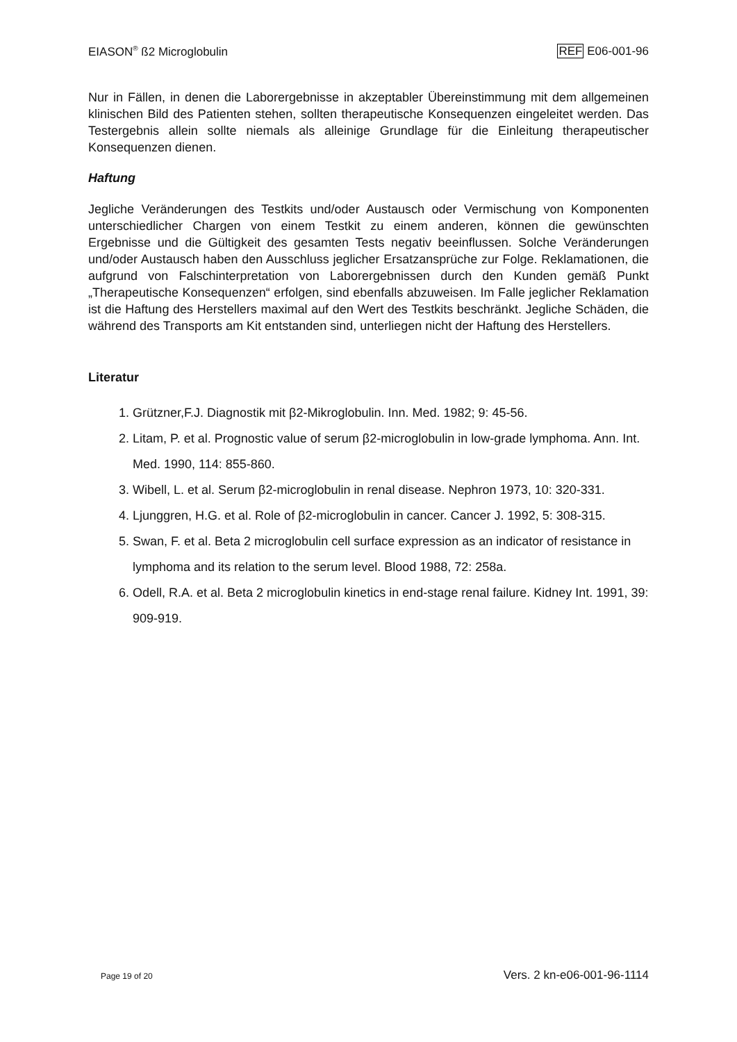EIASON<sup>®</sup> ß2 Microglobulin REF E06-001-96
Nur in Fällen, in denen die Laborergebnisse in akzeptabler Übereinstimmung mit dem allgemeinen klinischen Bild des Patienten stehen, sollten therapeutische Konsequenzen eingeleitet werden. Das Testergebnis allein sollte niemals als alleinige Grundlage für die Einleitung therapeutischer Konsequenzen dienen.
Haftung
Jegliche Veränderungen des Testkits und/oder Austausch oder Vermischung von Komponenten unterschiedlicher Chargen von einem Testkit zu einem anderen, können die gewünschten Ergebnisse und die Gültigkeit des gesamten Tests negativ beeinflussen. Solche Veränderungen und/oder Austausch haben den Ausschluss jeglicher Ersatzansprüche zur Folge. Reklamationen, die aufgrund von Falschinterpretation von Laborergebnissen durch den Kunden gemäß Punkt „Therapeutische Konsequenzen“ erfolgen, sind ebenfalls abzuweisen. Im Falle jeglicher Reklamation ist die Haftung des Herstellers maximal auf den Wert des Testkits beschränkt. Jegliche Schäden, die während des Transports am Kit entstanden sind, unterliegen nicht der Haftung des Herstellers.
Literatur
1. Grützner,F.J. Diagnostik mit β2-Mikroglobulin. Inn. Med. 1982; 9: 45-56.
2. Litam, P. et al. Prognostic value of serum β2-microglobulin in low-grade lymphoma. Ann. Int. Med. 1990, 114: 855-860.
3. Wibell, L. et al. Serum β2-microglobulin in renal disease. Nephron 1973, 10: 320-331.
4. Ljunggren, H.G. et al. Role of β2-microglobulin in cancer. Cancer J. 1992, 5: 308-315.
5. Swan, F. et al. Beta 2 microglobulin cell surface expression as an indicator of resistance in lymphoma and its relation to the serum level. Blood 1988, 72: 258a.
6. Odell, R.A. et al. Beta 2 microglobulin kinetics in end-stage renal failure. Kidney Int. 1991, 39: 909-919.
Page 19 of 20 Vers. 2 kn-e06-001-96-1114